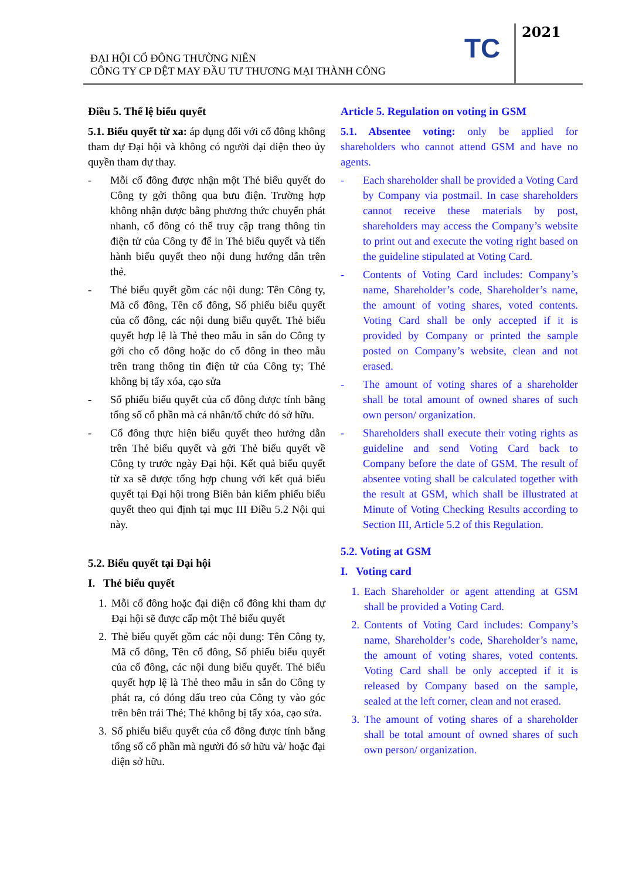ĐẠI HỘI CỔ ĐÔNG THƯỜNG NIÊN
CÔNG TY CP DỆT MAY ĐẦU TƯ THƯƠNG MẠI THÀNH CÔNG
TC
2021
Điều 5. Thể lệ biểu quyết
5.1. Biểu quyết từ xa: áp dụng đối với cổ đông không tham dự Đại hội và không có người đại diện theo ủy quyền tham dự thay.
- Mỗi cổ đông được nhận một Thẻ biểu quyết do Công ty gởi thông qua bưu điện. Trường hợp không nhận được bằng phương thức chuyển phát nhanh, cổ đông có thể truy cập trang thông tin điện tử của Công ty để in Thẻ biểu quyết và tiến hành biểu quyết theo nội dung hướng dẫn trên thẻ.
- Thẻ biểu quyết gồm các nội dung: Tên Công ty, Mã cổ đông, Tên cổ đông, Số phiếu biểu quyết của cổ đông, các nội dung biểu quyết. Thẻ biểu quyết hợp lệ là Thẻ theo mẫu in sẵn do Công ty gởi cho cổ đông hoặc do cổ đông in theo mẫu trên trang thông tin điện tử của Công ty; Thẻ không bị tẩy xóa, cạo sửa
- Số phiếu biểu quyết của cổ đông được tính bằng tổng số cổ phần mà cá nhân/tổ chức đó sở hữu.
- Cổ đông thực hiện biểu quyết theo hướng dẫn trên Thẻ biểu quyết và gởi Thẻ biểu quyết về Công ty trước ngày Đại hội. Kết quả biểu quyết từ xa sẽ được tổng hợp chung với kết quả biểu quyết tại Đại hội trong Biên bản kiểm phiếu biểu quyết theo qui định tại mục III Điều 5.2 Nội qui này.
5.2. Biểu quyết tại Đại hội
I. Thẻ biểu quyết
1. Mỗi cổ đông hoặc đại diện cổ đông khi tham dự Đại hội sẽ được cấp một Thẻ biểu quyết
2. Thẻ biểu quyết gồm các nội dung: Tên Công ty, Mã cổ đông, Tên cổ đông, Số phiếu biểu quyết của cổ đông, các nội dung biểu quyết. Thẻ biểu quyết hợp lệ là Thẻ theo mẫu in sẵn do Công ty phát ra, có đóng dấu treo của Công ty vào góc trên bên trái Thẻ; Thẻ không bị tẩy xóa, cạo sửa.
3. Số phiếu biểu quyết của cổ đông được tính bằng tổng số cổ phần mà người đó sở hữu và/ hoặc đại diện sở hữu.
Article 5. Regulation on voting in GSM
5.1. Absentee voting: only be applied for shareholders who cannot attend GSM and have no agents.
- Each shareholder shall be provided a Voting Card by Company via postmail. In case shareholders cannot receive these materials by post, shareholders may access the Company’s website to print out and execute the voting right based on the guideline stipulated at Voting Card.
- Contents of Voting Card includes: Company’s name, Shareholder’s code, Shareholder’s name, the amount of voting shares, voted contents. Voting Card shall be only accepted if it is provided by Company or printed the sample posted on Company’s website, clean and not erased.
- The amount of voting shares of a shareholder shall be total amount of owned shares of such own person/ organization.
- Shareholders shall execute their voting rights as guideline and send Voting Card back to Company before the date of GSM. The result of absentee voting shall be calculated together with the result at GSM, which shall be illustrated at Minute of Voting Checking Results according to Section III, Article 5.2 of this Regulation.
5.2. Voting at GSM
I. Voting card
1. Each Shareholder or agent attending at GSM shall be provided a Voting Card.
2. Contents of Voting Card includes: Company’s name, Shareholder’s code, Shareholder’s name, the amount of voting shares, voted contents. Voting Card shall be only accepted if it is released by Company based on the sample, sealed at the left corner, clean and not erased.
3. The amount of voting shares of a shareholder shall be total amount of owned shares of such own person/ organization.